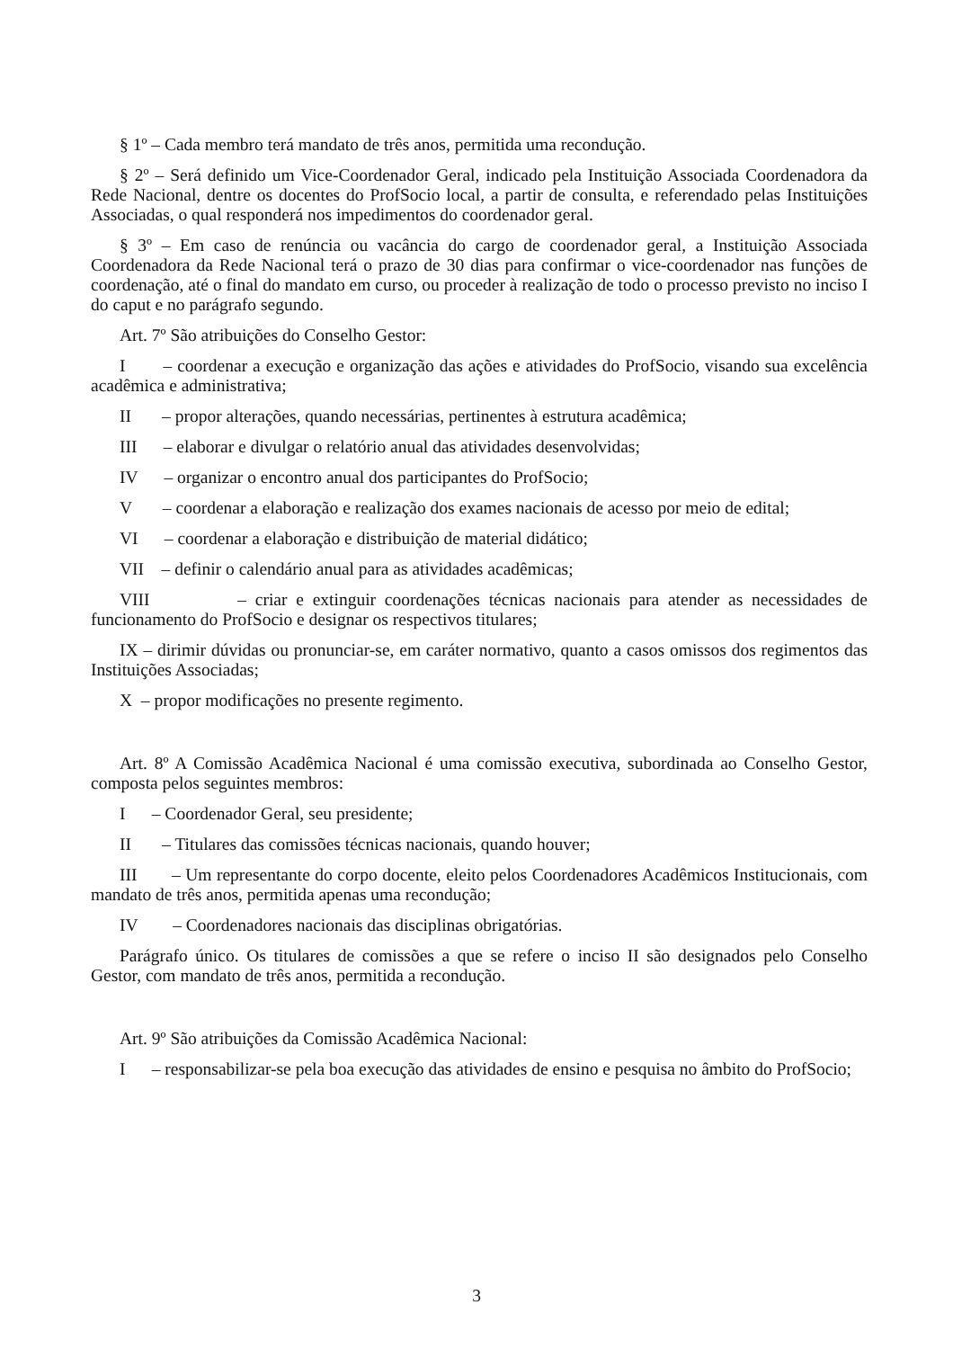§ 1º – Cada membro terá mandato de três anos, permitida uma recondução.
§ 2º – Será definido um Vice-Coordenador Geral, indicado pela Instituição Associada Coordenadora da Rede Nacional, dentre os docentes do ProfSocio local, a partir de consulta, e referendado pelas Instituições Associadas, o qual responderá nos impedimentos do coordenador geral.
§ 3º – Em caso de renúncia ou vacância do cargo de coordenador geral, a Instituição Associada Coordenadora da Rede Nacional terá o prazo de 30 dias para confirmar o vice-coordenador nas funções de coordenação, até o final do mandato em curso, ou proceder à realização de todo o processo previsto no inciso I do caput e no parágrafo segundo.
Art. 7º São atribuições do Conselho Gestor:
I – coordenar a execução e organização das ações e atividades do ProfSocio, visando sua excelência acadêmica e administrativa;
II – propor alterações, quando necessárias, pertinentes à estrutura acadêmica;
III – elaborar e divulgar o relatório anual das atividades desenvolvidas;
IV – organizar o encontro anual dos participantes do ProfSocio;
V – coordenar a elaboração e realização dos exames nacionais de acesso por meio de edital;
VI – coordenar a elaboração e distribuição de material didático;
VII – definir o calendário anual para as atividades acadêmicas;
VIII – criar e extinguir coordenações técnicas nacionais para atender as necessidades de funcionamento do ProfSocio e designar os respectivos titulares;
IX – dirimir dúvidas ou pronunciar-se, em caráter normativo, quanto a casos omissos dos regimentos das Instituições Associadas;
X – propor modificações no presente regimento.
Art. 8º A Comissão Acadêmica Nacional é uma comissão executiva, subordinada ao Conselho Gestor, composta pelos seguintes membros:
I – Coordenador Geral, seu presidente;
II – Titulares das comissões técnicas nacionais, quando houver;
III – Um representante do corpo docente, eleito pelos Coordenadores Acadêmicos Institucionais, com mandato de três anos, permitida apenas uma recondução;
IV – Coordenadores nacionais das disciplinas obrigatórias.
Parágrafo único. Os titulares de comissões a que se refere o inciso II são designados pelo Conselho Gestor, com mandato de três anos, permitida a recondução.
Art. 9º São atribuições da Comissão Acadêmica Nacional:
I – responsabilizar-se pela boa execução das atividades de ensino e pesquisa no âmbito do ProfSocio;
3